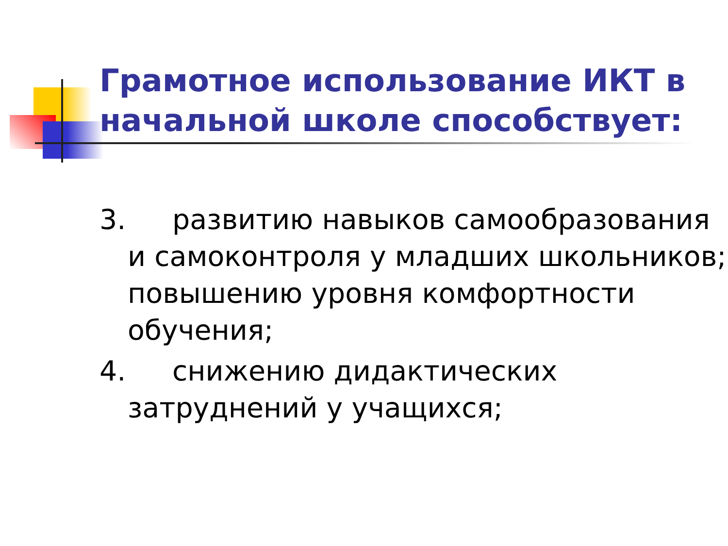Грамотное использование ИКТ в начальной школе способствует:
3. развитию навыков самообразования и самоконтроля у младших школьников; повышению уровня комфортности обучения;
4. снижению дидактических затруднений у учащихся;